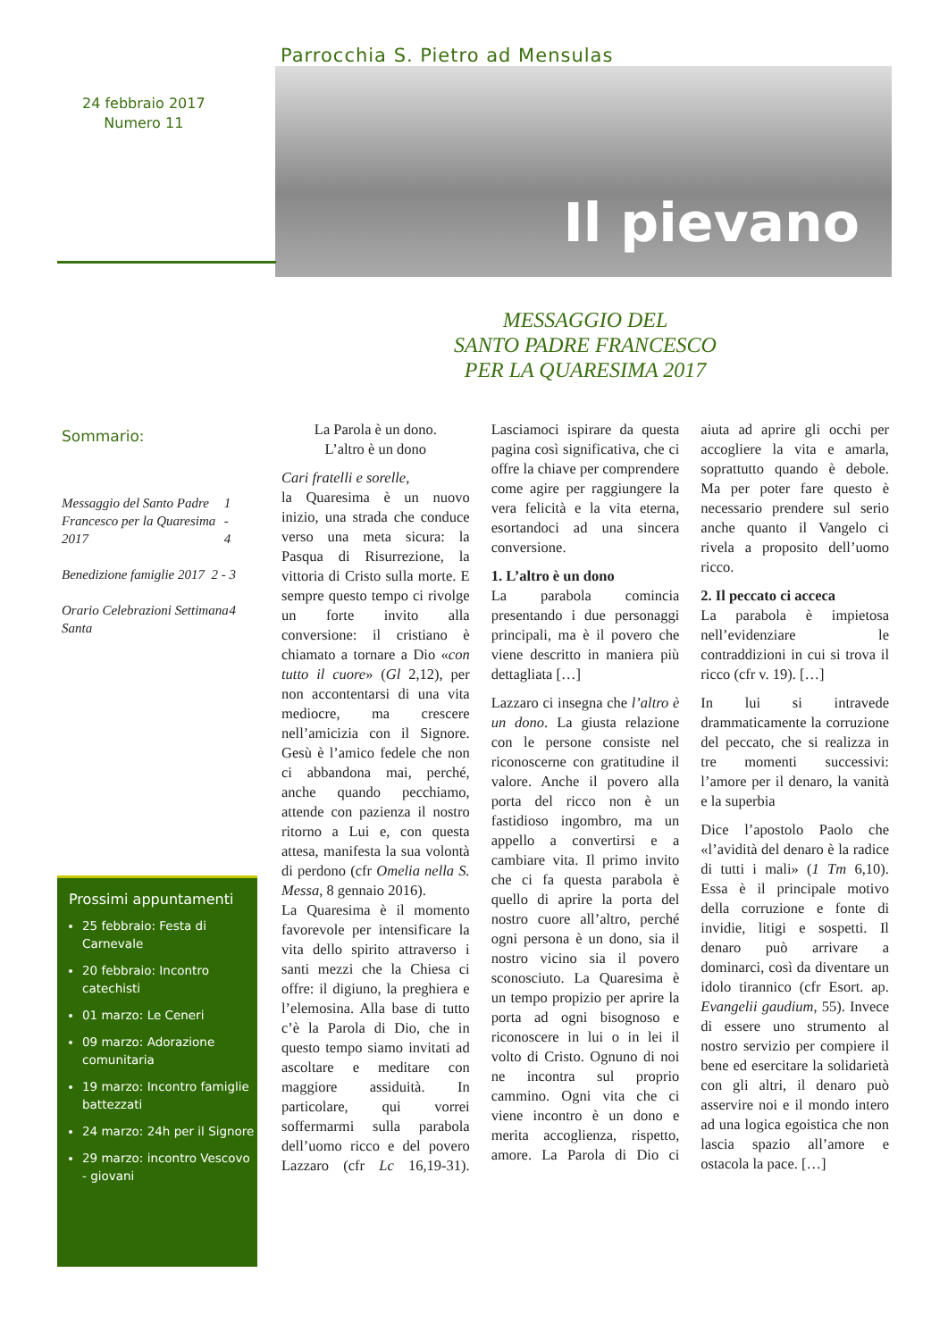Parrocchia S. Pietro ad Mensulas
Il pievano
24 febbraio 2017
Numero 11
Sommario:
Messaggio del Santo Padre Francesco per la Quaresima 2017 1 - 4
Benedizione famiglie 2017 2 - 3
Orario Celebrazioni Settimana Santa 4
MESSAGGIO DEL
SANTO PADRE FRANCESCO
PER LA QUARESIMA 2017
La Parola è un dono.
L’altro è un dono
Cari fratelli e sorelle,
la Quaresima è un nuovo inizio, una strada che conduce verso una meta sicura: la Pasqua di Risurrezione, la vittoria di Cristo sulla morte. E sempre questo tempo ci rivolge un forte invito alla conversione: il cristiano è chiamato a tornare a Dio «con tutto il cuore» (Gl 2,12), per non accontentarsi di una vita mediocre, ma crescere nell’amicizia con il Signore. Gesù è l’amico fedele che non ci abbandona mai, perché, anche quando pecchiamo, attende con pazienza il nostro ritorno a Lui e, con questa attesa, manifesta la sua volontà di perdono (cfr Omelia nella S. Messa, 8 gennaio 2016).
La Quaresima è il momento favorevole per intensificare la vita dello spirito attraverso i santi mezzi che la Chiesa ci offre: il digiuno, la preghiera e l’elemosina. Alla base di tutto c’è la Parola di Dio, che in questo tempo siamo invitati ad ascoltare e meditare con maggiore assiduità. In particolare, qui vorrei soffermarmi sulla parabola dell’uomo ricco e del povero Lazzaro (cfr Lc 16,19-31). Lasciamoci ispirare da questa pagina così significativa, che ci offre la chiave per comprendere come agire per raggiungere la vera felicità e la vita eterna, esortandoci ad una sincera conversione.
1. L’altro è un dono
La parabola comincia presentando i due personaggi principali, ma è il povero che viene descritto in maniera più dettagliata […]
Lazzaro ci insegna che l’altro è un dono. La giusta relazione con le persone consiste nel riconoscerne con gratitudine il valore. Anche il povero alla porta del ricco non è un fastidioso ingombro, ma un appello a convertirsi e a cambiare vita. Il primo invito che ci fa questa parabola è quello di aprire la porta del nostro cuore all’altro, perché ogni persona è un dono, sia il nostro vicino sia il povero sconosciuto. La Quaresima è un tempo propizio per aprire la porta ad ogni bisognoso e riconoscere in lui o in lei il volto di Cristo. Ognuno di noi ne incontra sul proprio cammino. Ogni vita che ci viene incontro è un dono e merita accoglienza, rispetto, amore. La Parola di Dio ci aiuta ad aprire gli occhi per accogliere la vita e amarla, soprattutto quando è debole. Ma per poter fare questo è necessario prendere sul serio anche quanto il Vangelo ci rivela a proposito dell’uomo ricco.
2. Il peccato ci acceca
La parabola è impietosa nell’evidenziare le contraddizioni in cui si trova il ricco (cfr v. 19). […]
In lui si intravede drammaticamente la corruzione del peccato, che si realizza in tre momenti successivi: l’amore per il denaro, la vanità e la superbia
Dice l’apostolo Paolo che «l’avidità del denaro è la radice di tutti i mali» (1 Tm 6,10). Essa è il principale motivo della corruzione e fonte di invidie, litigi e sospetti. Il denaro può arrivare a dominarci, così da diventare un idolo tirannico (cfr Esort. ap. Evangelii gaudium, 55). Invece di essere uno strumento al nostro servizio per compiere il bene ed esercitare la solidarietà con gli altri, il denaro può asservire noi e il mondo intero ad una logica egoistica che non lascia spazio all’amore e ostacola la pace. […]
Prossimi appuntamenti
25 febbraio: Festa di Carnevale
20 febbraio: Incontro catechisti
01 marzo: Le Ceneri
09 marzo: Adorazione comunitaria
19 marzo: Incontro famiglie battezzati
24 marzo: 24h per il Signore
29 marzo: incontro Vescovo - giovani